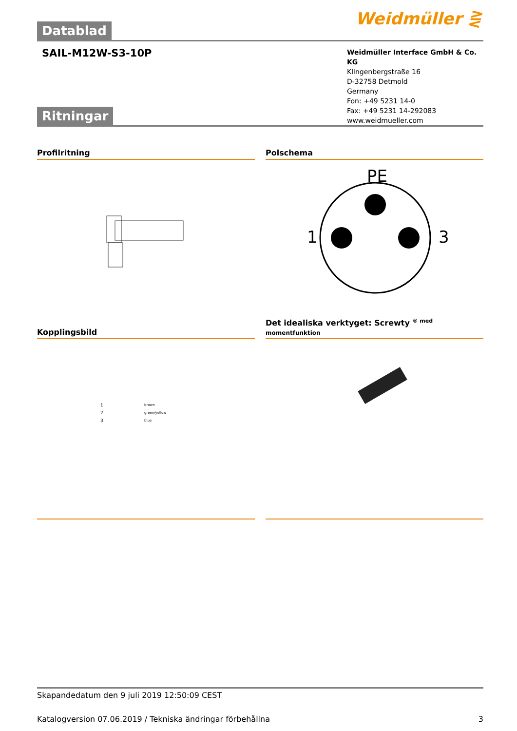Weidmüller ⋛
Datablad
SAIL-M12W-S3-10P
Weidmüller Interface GmbH & Co. KG
Klingenbergstraße 16
D-32758 Detmold
Germany
Fon: +49 5231 14-0
Fax: +49 5231 14-292083
www.weidmueller.com
Ritningar
Profilritning Polschema
PE
1
3
Kopplingsbild
Det idealiska verktyget: Screwty <sup>® med</sup>
momentfunktion
brown
green/yellow
blue
1
2
3
Skapandedatum den 9 juli 2019 12:50:09 CEST
Katalogversion 07.06.2019 / Tekniska ändringar förbehållna 3